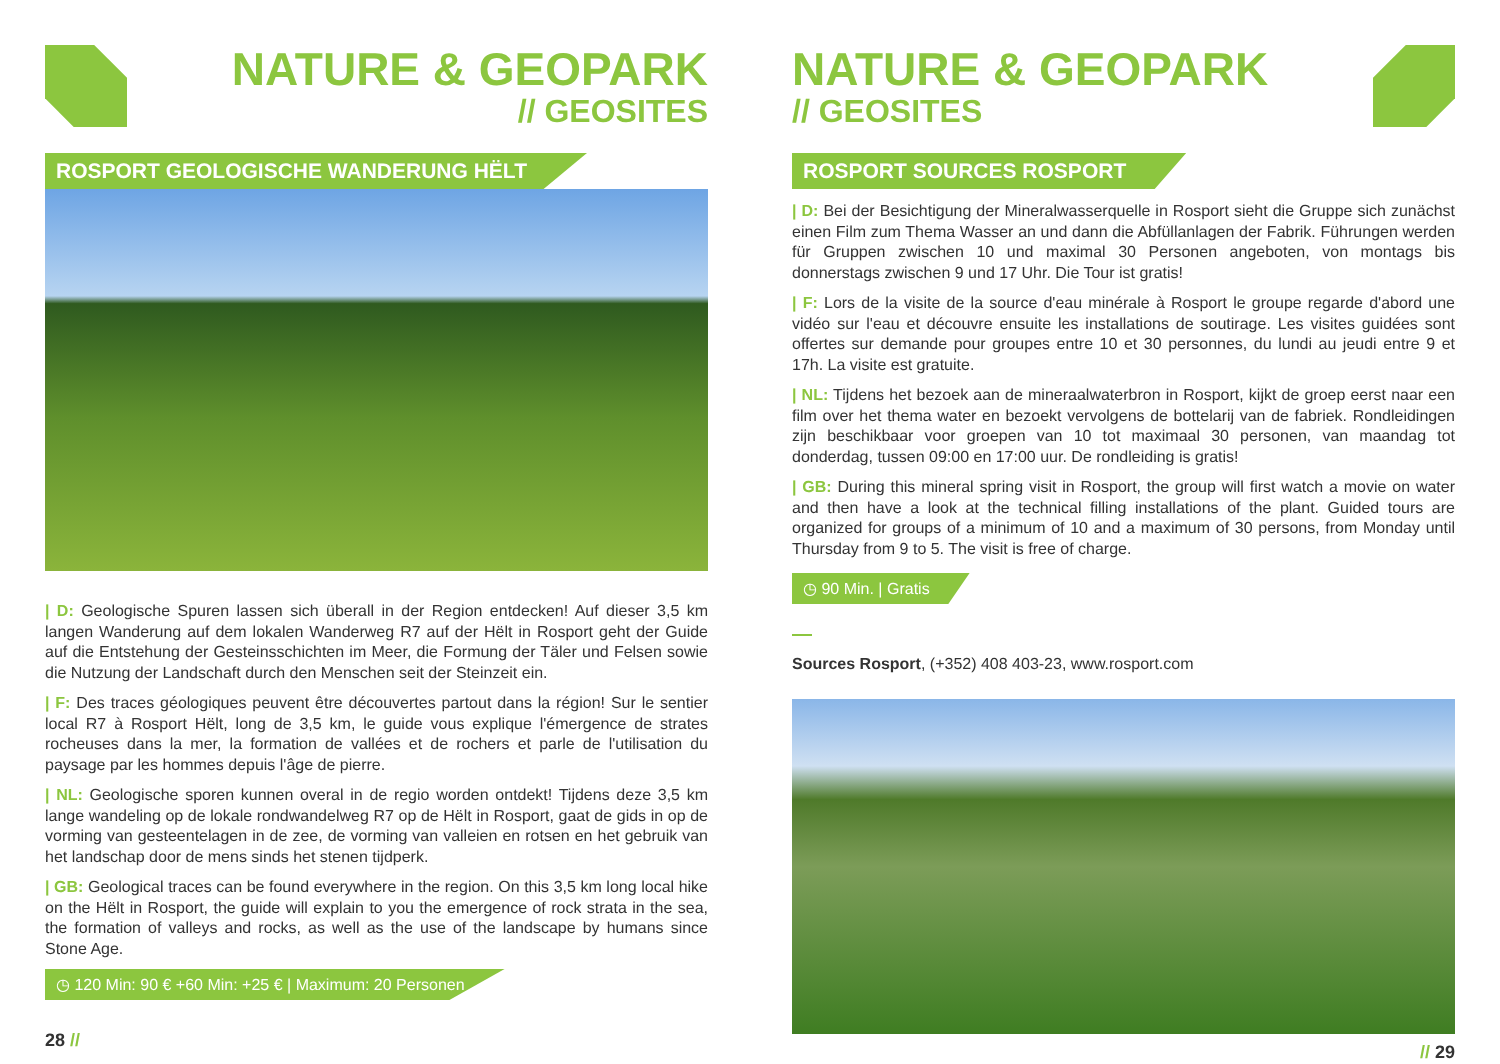NATURE & GEOPARK
// GEOSITES
ROSPORT GEOLOGISCHE WANDERUNG HËLT
| D: Geologische Spuren lassen sich überall in der Region entdecken! Auf dieser 3,5 km langen Wanderung auf dem lokalen Wanderweg R7 auf der Hëlt in Rosport geht der Guide auf die Entstehung der Gesteinsschichten im Meer, die Formung der Täler und Felsen sowie die Nutzung der Landschaft durch den Menschen seit der Steinzeit ein.
| F: Des traces géologiques peuvent être découvertes partout dans la région! Sur le sentier local R7 à Rosport Hëlt, long de 3,5 km, le guide vous explique l'émergence de strates rocheuses dans la mer, la formation de vallées et de rochers et parle de l'utilisation du paysage par les hommes depuis l'âge de pierre.
| NL: Geologische sporen kunnen overal in de regio worden ontdekt! Tijdens deze 3,5 km lange wandeling op de lokale rondwandelweg R7 op de Hëlt in Rosport, gaat de gids in op de vorming van gesteentelagen in de zee, de vorming van valleien en rotsen en het gebruik van het landschap door de mens sinds het stenen tijdperk.
| GB: Geological traces can be found everywhere in the region. On this 3,5 km long local hike on the Hëlt in Rosport, the guide will explain to you the emergence of rock strata in the sea, the formation of valleys and rocks, as well as the use of the landscape by humans since Stone Age.
◷ 120 Min: 90 € +60 Min: +25 € | Maximum: 20 Personen
28 //
NATURE & GEOPARK
// GEOSITES
ROSPORT SOURCES ROSPORT
| D: Bei der Besichtigung der Mineralwasserquelle in Rosport sieht die Gruppe sich zunächst einen Film zum Thema Wasser an und dann die Abfüllanlagen der Fabrik. Führungen werden für Gruppen zwischen 10 und maximal 30 Personen angeboten, von montags bis donnerstags zwischen 9 und 17 Uhr. Die Tour ist gratis!
| F: Lors de la visite de la source d'eau minérale à Rosport le groupe regarde d'abord une vidéo sur l'eau et découvre ensuite les installations de soutirage. Les visites guidées sont offertes sur demande pour groupes entre 10 et 30 personnes, du lundi au jeudi entre 9 et 17h. La visite est gratuite.
| NL: Tijdens het bezoek aan de mineraalwaterbron in Rosport, kijkt de groep eerst naar een film over het thema water en bezoekt vervolgens de bottelarij van de fabriek. Rondleidingen zijn beschikbaar voor groepen van 10 tot maximaal 30 personen, van maandag tot donderdag, tussen 09:00 en 17:00 uur. De rondleiding is gratis!
| GB: During this mineral spring visit in Rosport, the group will first watch a movie on water and then have a look at the technical filling installations of the plant. Guided tours are organized for groups of a minimum of 10 and a maximum of 30 persons, from Monday until Thursday from 9 to 5. The visit is free of charge.
◷ 90 Min. | Gratis
Sources Rosport, (+352) 408 403-23, www.rosport.com
// 29